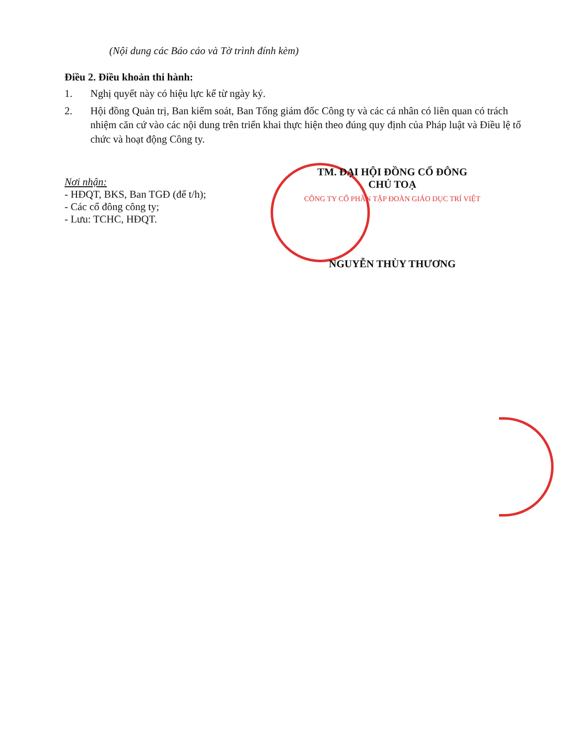(Nội dung các Báo cáo và Tờ trình đính kèm)
Điều 2. Điều khoản thi hành:
1. Nghị quyết này có hiệu lực kể từ ngày ký.
2. Hội đồng Quản trị, Ban kiểm soát, Ban Tổng giám đốc Công ty và các cá nhân có liên quan có trách nhiệm căn cứ vào các nội dung trên triển khai thực hiện theo đúng quy định của Pháp luật và Điều lệ tổ chức và hoạt động Công ty.
Nơi nhận:
- HĐQT, BKS, Ban TGĐ (để t/h);
- Các cổ đông công ty;
- Lưu: TCHC, HĐQT.
TM. ĐẠI HỘI ĐỒNG CỔ ĐÔNG
CHỦ TOẠ
CÔNG TY CỔ PHẦN TẬP ĐOÀN GIÁO DỤC TRÍ VIỆT
NGUYỄN THÙY THƯƠNG